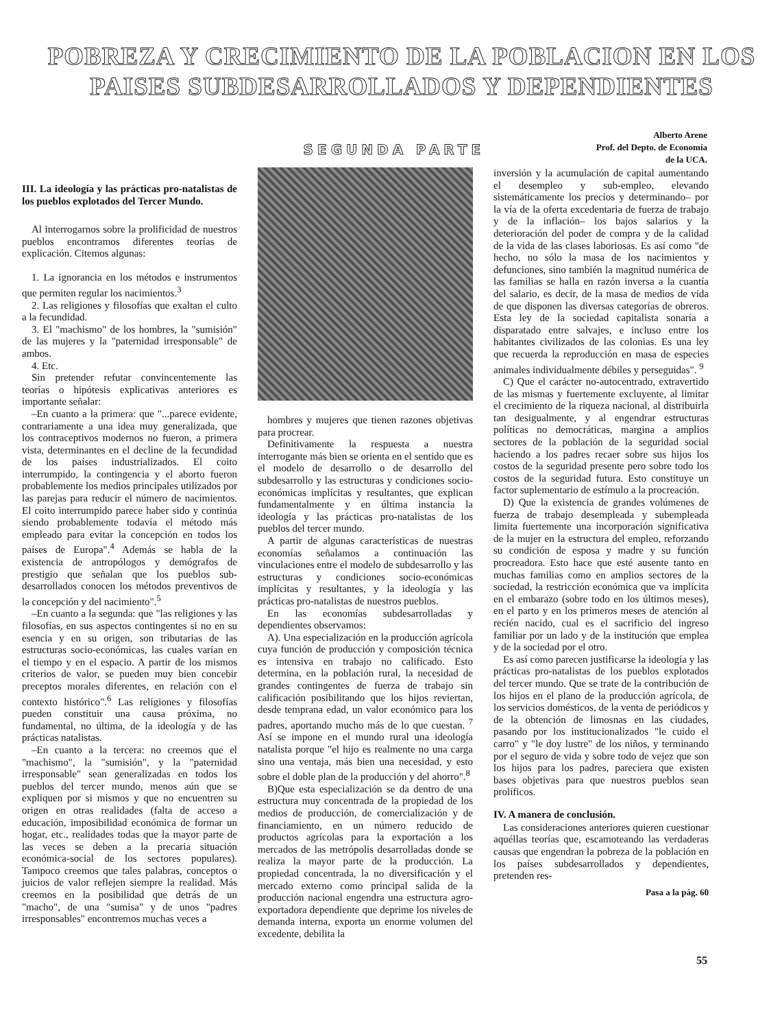POBREZA Y CRECIMIENTO DE LA POBLACION EN LOS PAISES SUBDESARROLLADOS Y DEPENDIENTES
SEGUNDA PARTE
Alberto Arene
Prof. del Depto. de Economía
de la UCA.
III. La ideología y las prácticas pro-natalistas de los pueblos explotados del Tercer Mundo.
Al interrogarnos sobre la prolificidad de nuestros pueblos encontramos diferentes teorías de explicación. Citemos algunas:
1. La ignorancia en los métodos e instrumentos que permiten regular los nacimientos.<sup>3</sup>
2. Las religiones y filosofías que exaltan el culto a la fecundidad.
3. El "machismo" de los hombres, la "sumisión" de las mujeres y la "paternidad irresponsable" de ambos.
4. Etc.
Sin pretender refutar convincentemente las teorías o hipótesis explicativas anteriores es importante señalar:
–En cuanto a la primera: que "...parece evidente, contrariamente a una idea muy generalizada, que los contraceptivos modernos no fueron, a primera vista, determinantes en el decline de la fecundidad de los países industrializados. El coito interrumpido, la contingencia y el aborto fueron probablemente los medios principales utilizados por las parejas para reducir el número de nacimientos. El coito interrumpido parece haber sido y continúa siendo probablemente todavía el método más empleado para evitar la concepción en todos los países de Europa".<sup>4</sup> Además se habla de la existencia de antropólogos y demógrafos de prestigio que señalan que los pueblos sub-desarrollados conocen los métodos preventivos de la concepción y del nacimiento".<sup>5</sup>
–En cuanto a la segunda: que "las religiones y las filosofías, en sus aspectos contingentes si no en su esencia y en su origen, son tributarias de las estructuras socio-económicas, las cuales varían en el tiempo y en el espacio. A partir de los mismos criterios de valor, se pueden muy bien concebir preceptos morales diferentes, en relación con el contexto histórico".<sup>6</sup> Las religiones y filosofías pueden constituir una causa próxima, no fundamental, no última, de la ideología y de las prácticas natalistas.
–En cuanto a la tercera: no creemos que el "machismo", la "sumisión", y la "paternidad irresponsable" sean generalizadas en todos los pueblos del tercer mundo, menos aún que se expliquen por si mismos y que no encuentren su origen en otras realidades (falta de acceso a educación, imposibilidad económica de formar un hogar, etc., realidades todas que la mayor parte de las veces se deben a la precaria situación económica-social de los sectores populares). Tampoco creemos que tales palabras, conceptos o juicios de valor reflejen siempre la realidad. Más creemos en la posibilidad que detrás de un "macho", de una "sumisa" y de unos "padres irresponsables" encontremos muchas veces a
hombres y mujeres que tienen razones objetivas para procrear.
Definitivamente la respuesta a nuestra interrogante más bien se orienta en el sentido que es el modelo de desarrollo o de desarrollo del subdesarrollo y las estructuras y condiciones socio-económicas implícitas y resultantes, que explican fundamentalmente y en última instancia la ideología y las prácticas pro-natalistas de los pueblos del tercer mundo.
A partir de algunas características de nuestras economías señalamos a continuación las vinculaciones entre el modelo de subdesarrollo y las estructuras y condiciones socio-económicas implícitas y resultantes, y la ideología y las prácticas pro-natalistas de nuestros pueblos.
En las economías subdesarrolladas y dependientes observamos:
A). Una especialización en la producción agrícola cuya función de producción y composición técnica es intensiva en trabajo no calificado. Esto determina, en la población rural, la necesidad de grandes contingentes de fuerza de trabajo sin calificación posibilitando que los hijos reviertan, desde temprana edad, un valor económico para los padres, aportando mucho más de lo que cuestan. <sup>7</sup> Así se impone en el mundo rural una ideología natalista porque "el hijo es realmente no una carga sino una ventaja, más bien una necesidad, y esto sobre el doble plan de la producción y del ahorro".<sup>8</sup>
B)Que esta especialización se da dentro de una estructura muy concentrada de la propiedad de los medios de producción, de comercialización y de financiamiento, en un número reducido de productos agrícolas para la exportación a los mercados de las metrópolis desarrolladas donde se realiza la mayor parte de la producción. La propiedad concentrada, la no diversificación y el mercado externo como principal salida de la producción nacional engendra una estructura agro-exportadora dependiente que deprime los niveles de demanda interna, exporta un enorme volumen del excedente, debilita la
inversión y la acumulación de capital aumentando el desempleo y sub-empleo, elevando sistemáticamente los precios y determinando– por la vía de la oferta excedentaria de fuerza de trabajo y de la inflación– los bajos salarios y la deterioración del poder de compra y de la calidad de la vida de las clases laboriosas. Es así como "de hecho, no sólo la masa de los nacimientos y defunciones, sino también la magnitud numérica de las familias se halla en razón inversa a la cuantía del salario, es decir, de la masa de medios de vida de que disponen las diversas categorías de obreros. Esta ley de la sociedad capitalista sonaría a disparatado entre salvajes, e incluso entre los habitantes civilizados de las colonias. Es una ley que recuerda la reproducción en masa de especies animales individualmente débiles y perseguidas". <sup>9</sup>
C) Que el carácter no-autocentrado, extravertido de las mismas y fuertemente excluyente, al limitar el crecimiento de la riqueza nacional, al distribuirla tan desigualmente, y al engendrar estructuras políticas no democráticas, margina a amplios sectores de la población de la seguridad social haciendo a los padres recaer sobre sus hijos los costos de la seguridad presente pero sobre todo los costos de la seguridad futura. Esto constituye un factor suplementario de estímulo a la procreación.
D) Que la existencia de grandes volúmenes de fuerza de trabajo desempleada y subempleada limita fuertemente una incorporación significativa de la mujer en la estructura del empleo, reforzando su condición de esposa y madre y su función procreadora. Esto hace que esté ausente tanto en muchas familias como en amplios sectores de la sociedad, la restricción económica que va implícita en el embarazo (sobre todo en los últimos meses), en el parto y en los primeros meses de atención al recién nacido, cual es el sacrificio del ingreso familiar por un lado y de la institución que emplea y de la sociedad por el otro.
Es así como parecen justificarse la ideología y las prácticas pro-natalistas de los pueblos explotados del tercer mundo. Que se trate de la contribución de los hijos en el plano de la producción agrícola, de los servicios domésticos, de la venta de periódicos y de la obtención de limosnas en las ciudades, pasando por los institucionalizados "le cuido el carro" y "le doy lustre" de los niños, y terminando por el seguro de vida y sobre todo de vejez que son los hijos para los padres, pareciera que existen bases objetivas para que nuestros pueblos sean prolíficos.
IV. A manera de conclusión.
Las consideraciones anteriores quieren cuestionar aquéllas teorías que, escamoteando las verdaderas causas que engendran la pobreza de la población en los países subdesarrollados y dependientes, pretenden res-
Pasa a la pág. 60
55